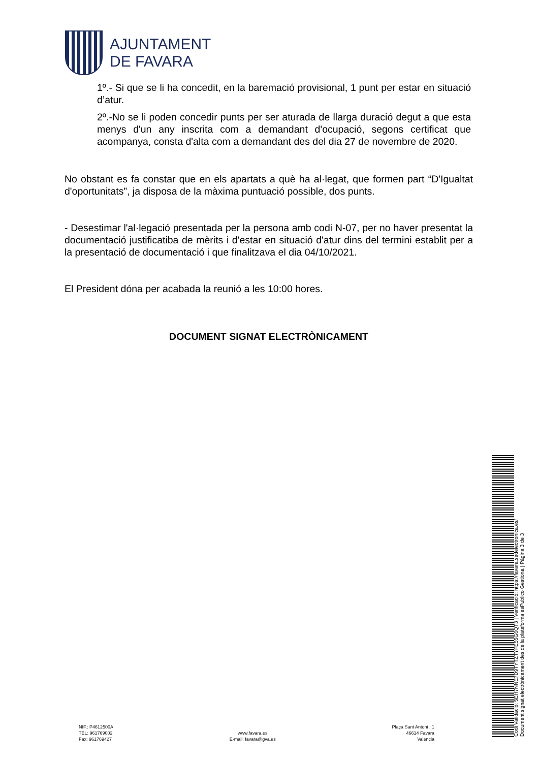AJUNTAMENT
DE FAVARA
1º.- Si que se li ha concedit, en la baremació provisional, 1 punt per estar en situació d’atur.
2º.-No se li poden concedir punts per ser aturada de llarga duració degut a que esta menys d'un any inscrita com a demandant d'ocupació, segons certificat que acompanya, consta d'alta com a demandant des del dia 27 de novembre de 2020.
No obstant es fa constar que en els apartats a què ha al·legat, que formen part “D'Igualtat d'oportunitats”, ja disposa de la màxima puntuació possible, dos punts.
- Desestimar l'al·legació presentada per la persona amb codi N-07, per no haver presentat la documentació justificatiba de mèrits i d'estar en situació d'atur dins del termini establit per a la presentació de documentació i que finalitzava el dia 04/10/2021.
El President dóna per acabada la reunió a les 10:00 hores.
DOCUMENT SIGNAT ELECTRÒNICAMENT
Codi Validació: 5EH7NNE7D9TYTZTYFE55G6QT3 | Verificació: https://favara.sedelectronica.es/
Document signat electrònicament des de la plataforma esPublico Gestiona | Pàgina 3 de 3
NIF.: P4612500A
TEL: 961769002
Fax: 961769427
www.favara.es
E-mail: favara@gva.es
Plaça Sant Antoni , 1
46614 Favara
Valencia